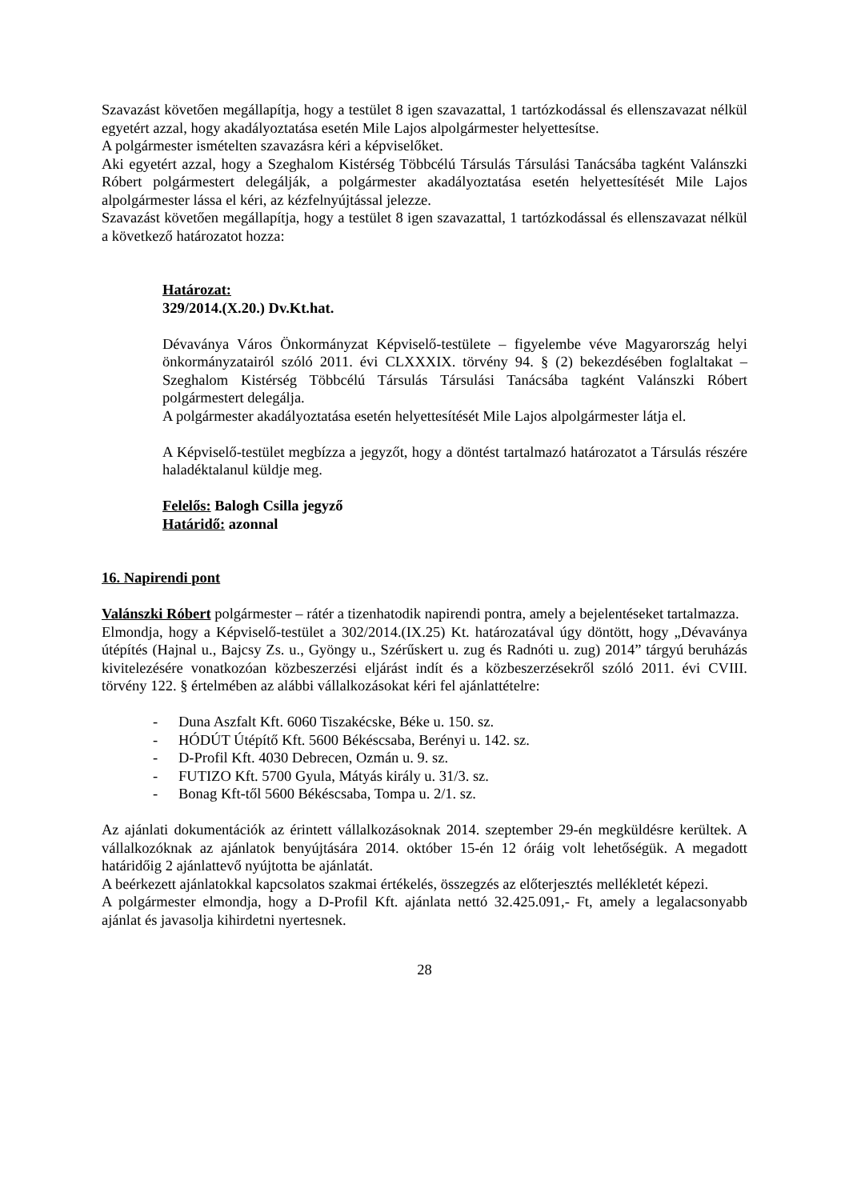Szavazást követően megállapítja, hogy a testület 8 igen szavazattal, 1 tartózkodással és ellenszavazat nélkül egyetért azzal, hogy akadályoztatása esetén Mile Lajos alpolgármester helyettesítse.
A polgármester ismételten szavazásra kéri a képviselőket.
Aki egyetért azzal, hogy a Szeghalom Kistérség Többcélú Társulás Társulási Tanácsába tagként Valánszki Róbert polgármestert delegálják, a polgármester akadályoztatása esetén helyettesítését Mile Lajos alpolgármester lássa el kéri, az kézfelnyújtással jelezze.
Szavazást követően megállapítja, hogy a testület 8 igen szavazattal, 1 tartózkodással és ellenszavazat nélkül a következő határozatot hozza:
Határozat:
329/2014.(X.20.) Dv.Kt.hat.
Dévaványa Város Önkormányzat Képviselő-testülete – figyelembe véve Magyarország helyi önkormányzatairól szóló 2011. évi CLXXXIX. törvény 94. § (2) bekezdésében foglaltakat – Szeghalom Kistérség Többcélú Társulás Társulási Tanácsába tagként Valánszki Róbert polgármestert delegálja.
A polgármester akadályoztatása esetén helyettesítését Mile Lajos alpolgármester látja el.
A Képviselő-testület megbízza a jegyzőt, hogy a döntést tartalmazó határozatot a Társulás részére haladéktalanul küldje meg.
Felelős: Balogh Csilla jegyző
Határidő: azonnal
16. Napirendi pont
Valánszki Róbert polgármester – rátér a tizenhatodik napirendi pontra, amely a bejelentéseket tartalmazza.
Elmondja, hogy a Képviselő-testület a 302/2014.(IX.25) Kt. határozatával úgy döntött, hogy „Dévaványa útépítés (Hajnal u., Bajcsy Zs. u., Gyöngy u., Szérűskert u. zug és Radnóti u. zug) 2014” tárgyú beruházás kivitelezésére vonatkozóan közbeszerzési eljárást indít és a közbeszerzésekről szóló 2011. évi CVIII. törvény 122. § értelmében az alábbi vállalkozásokat kéri fel ajánlattételre:
- Duna Aszfalt Kft. 6060 Tiszakécske, Béke u. 150. sz.
- HÓDÚT Útépítő Kft. 5600 Békéscsaba, Berényi u. 142. sz.
- D-Profil Kft. 4030 Debrecen, Ozmán u. 9. sz.
- FUTIZO Kft. 5700 Gyula, Mátyás király u. 31/3. sz.
- Bonag Kft-től 5600 Békéscsaba, Tompa u. 2/1. sz.
Az ajánlati dokumentációk az érintett vállalkozásoknak 2014. szeptember 29-én megküldésre kerültek. A vállalkozóknak az ajánlatok benyújtására 2014. október 15-én 12 óráig volt lehetőségük. A megadott határidőig 2 ajánlattevő nyújtotta be ajánlatát.
A beérkezett ajánlatokkal kapcsolatos szakmai értékelés, összegzés az előterjesztés mellékletét képezi.
A polgármester elmondja, hogy a D-Profil Kft. ajánlata nettó 32.425.091,- Ft, amely a legalacsonyabb ajánlat és javasolja kihirdetni nyertesnek.
28